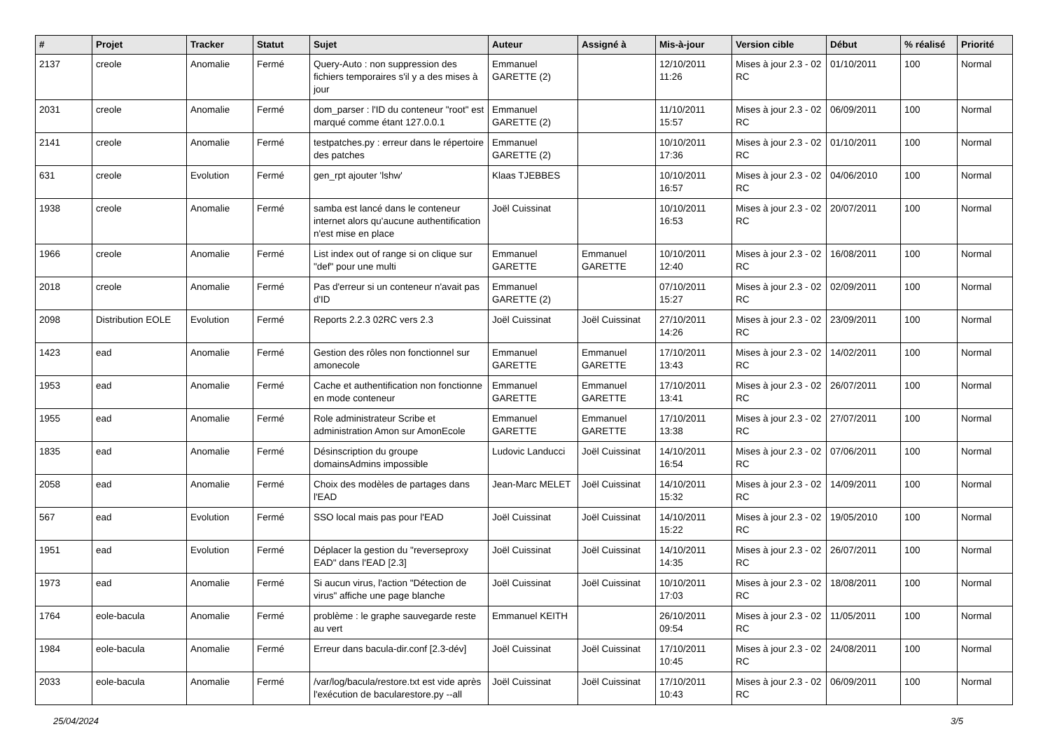| # | Projet | Tracker | Statut | Sujet | Auteur | Assigné à | Mis-à-jour | Version cible | Début | % réalisé | Priorité |
| --- | --- | --- | --- | --- | --- | --- | --- | --- | --- | --- | --- |
| 2137 | creole | Anomalie | Fermé | Query-Auto : non suppression des fichiers temporaires s'il y a des mises à jour | Emmanuel GARETTE (2) | | 12/10/2011 11:26 | Mises à jour 2.3 - 02 RC | 01/10/2011 | 100 | Normal |
| 2031 | creole | Anomalie | Fermé | dom_parser : l'ID du conteneur "root" est marqué comme étant 127.0.0.1 | Emmanuel GARETTE (2) | | 11/10/2011 15:57 | Mises à jour 2.3 - 02 RC | 06/09/2011 | 100 | Normal |
| 2141 | creole | Anomalie | Fermé | testpatches.py : erreur dans le répertoire des patches | Emmanuel GARETTE (2) | | 10/10/2011 17:36 | Mises à jour 2.3 - 02 RC | 01/10/2011 | 100 | Normal |
| 631 | creole | Evolution | Fermé | gen_rpt ajouter 'lshw' | Klaas TJEBBES | | 10/10/2011 16:57 | Mises à jour 2.3 - 02 RC | 04/06/2010 | 100 | Normal |
| 1938 | creole | Anomalie | Fermé | samba est lancé dans le conteneur internet alors qu'aucune authentification n'est mise en place | Joël Cuissinat | | 10/10/2011 16:53 | Mises à jour 2.3 - 02 RC | 20/07/2011 | 100 | Normal |
| 1966 | creole | Anomalie | Fermé | List index out of range si on clique sur "def" pour une multi | Emmanuel GARETTE | Emmanuel GARETTE | 10/10/2011 12:40 | Mises à jour 2.3 - 02 RC | 16/08/2011 | 100 | Normal |
| 2018 | creole | Anomalie | Fermé | Pas d'erreur si un conteneur n'avait pas d'ID | Emmanuel GARETTE (2) | | 07/10/2011 15:27 | Mises à jour 2.3 - 02 RC | 02/09/2011 | 100 | Normal |
| 2098 | Distribution EOLE | Evolution | Fermé | Reports 2.2.3 02RC vers 2.3 | Joël Cuissinat | Joël Cuissinat | 27/10/2011 14:26 | Mises à jour 2.3 - 02 RC | 23/09/2011 | 100 | Normal |
| 1423 | ead | Anomalie | Fermé | Gestion des rôles non fonctionnel sur amonecole | Emmanuel GARETTE | Emmanuel GARETTE | 17/10/2011 13:43 | Mises à jour 2.3 - 02 RC | 14/02/2011 | 100 | Normal |
| 1953 | ead | Anomalie | Fermé | Cache et authentification non fonctionne en mode conteneur | Emmanuel GARETTE | Emmanuel GARETTE | 17/10/2011 13:41 | Mises à jour 2.3 - 02 RC | 26/07/2011 | 100 | Normal |
| 1955 | ead | Anomalie | Fermé | Role administrateur Scribe et administration Amon sur AmonEcole | Emmanuel GARETTE | Emmanuel GARETTE | 17/10/2011 13:38 | Mises à jour 2.3 - 02 RC | 27/07/2011 | 100 | Normal |
| 1835 | ead | Anomalie | Fermé | Désinscription du groupe domainsAdmins impossible | Ludovic Landucci | Joël Cuissinat | 14/10/2011 16:54 | Mises à jour 2.3 - 02 RC | 07/06/2011 | 100 | Normal |
| 2058 | ead | Anomalie | Fermé | Choix des modèles de partages dans l'EAD | Jean-Marc MELET | Joël Cuissinat | 14/10/2011 15:32 | Mises à jour 2.3 - 02 RC | 14/09/2011 | 100 | Normal |
| 567 | ead | Evolution | Fermé | SSO local mais pas pour l'EAD | Joël Cuissinat | Joël Cuissinat | 14/10/2011 15:22 | Mises à jour 2.3 - 02 RC | 19/05/2010 | 100 | Normal |
| 1951 | ead | Evolution | Fermé | Déplacer la gestion du "reverseproxy EAD" dans l'EAD [2.3] | Joël Cuissinat | Joël Cuissinat | 14/10/2011 14:35 | Mises à jour 2.3 - 02 RC | 26/07/2011 | 100 | Normal |
| 1973 | ead | Anomalie | Fermé | Si aucun virus, l'action "Détection de virus" affiche une page blanche | Joël Cuissinat | Joël Cuissinat | 10/10/2011 17:03 | Mises à jour 2.3 - 02 RC | 18/08/2011 | 100 | Normal |
| 1764 | eole-bacula | Anomalie | Fermé | problème : le graphe sauvegarde reste au vert | Emmanuel KEITH | | 26/10/2011 09:54 | Mises à jour 2.3 - 02 RC | 11/05/2011 | 100 | Normal |
| 1984 | eole-bacula | Anomalie | Fermé | Erreur dans bacula-dir.conf [2.3-dév] | Joël Cuissinat | Joël Cuissinat | 17/10/2011 10:45 | Mises à jour 2.3 - 02 RC | 24/08/2011 | 100 | Normal |
| 2033 | eole-bacula | Anomalie | Fermé | /var/log/bacula/restore.txt est vide après l'exécution de bacularestore.py --all | Joël Cuissinat | Joël Cuissinat | 17/10/2011 10:43 | Mises à jour 2.3 - 02 RC | 06/09/2011 | 100 | Normal |
25/04/2024 3/5